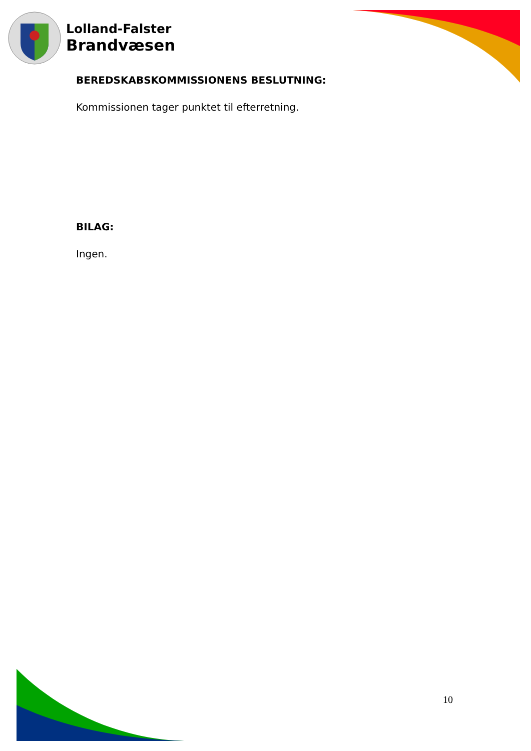Lolland-Falster
Brandvæsen
BEREDSKABSKOMMISSIONENS BESLUTNING:
Kommissionen tager punktet til efterretning.
BILAG:
Ingen.
10